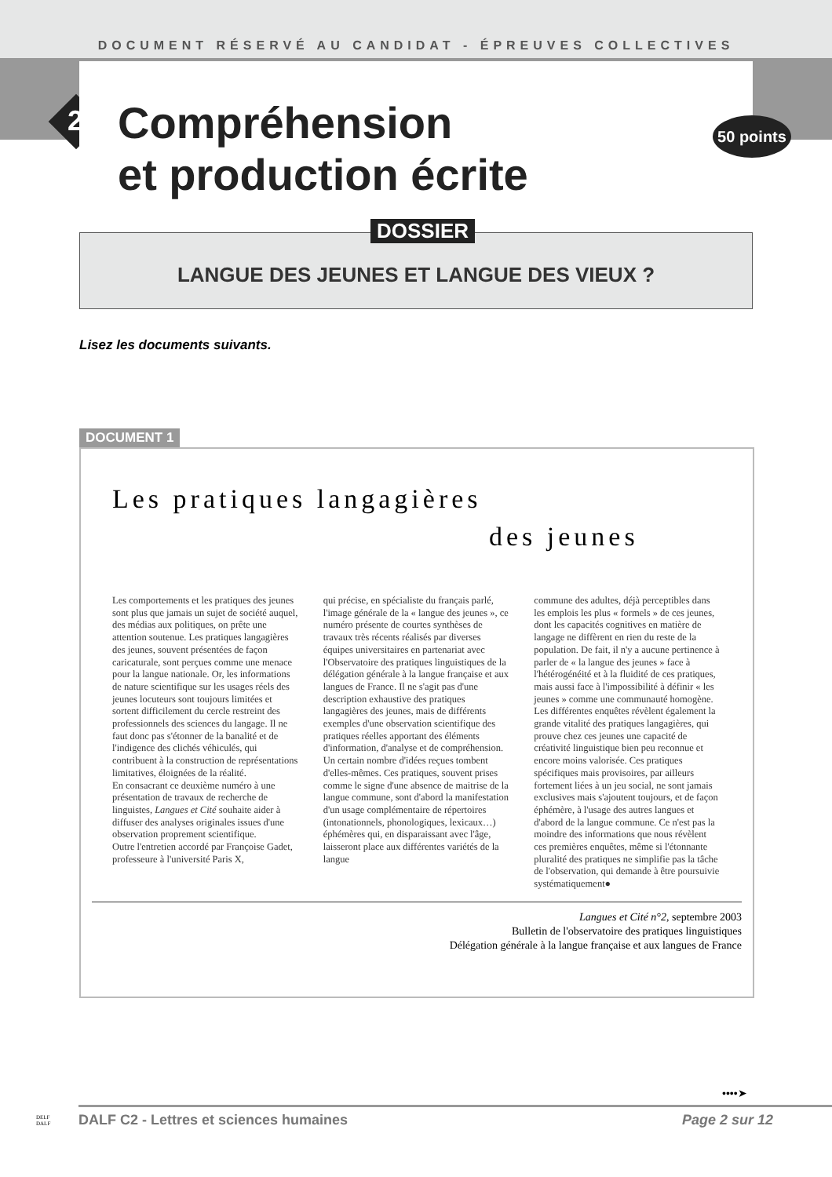DOCUMENT RÉSERVÉ AU CANDIDAT - ÉPREUVES COLLECTIVES
2
50 points
Compréhension
et production écrite
DOSSIER
LANGUE DES JEUNES ET LANGUE DES VIEUX ?
Lisez les documents suivants.
DOCUMENT 1
Les pratiques langagières
des jeunes
Les comportements et les pratiques des jeunes sont plus que jamais un sujet de société auquel, des médias aux politiques, on prête une attention soutenue. Les pratiques langagières des jeunes, souvent présentées de façon caricaturale, sont perçues comme une menace pour la langue nationale. Or, les informations de nature scientifique sur les usages réels des jeunes locuteurs sont toujours limitées et sortent difficilement du cercle restreint des professionnels des sciences du langage. Il ne faut donc pas s'étonner de la banalité et de l'indigence des clichés véhiculés, qui contribuent à la construction de représentations limitatives, éloignées de la réalité.
En consacrant ce deuxième numéro à une présentation de travaux de recherche de linguistes, Langues et Cité souhaite aider à diffuser des analyses originales issues d'une observation proprement scientifique.
Outre l'entretien accordé par Françoise Gadet, professeure à l'université Paris X,
qui précise, en spécialiste du français parlé, l'image générale de la « langue des jeunes », ce numéro présente de courtes synthèses de travaux très récents réalisés par diverses équipes universitaires en partenariat avec l'Observatoire des pratiques linguistiques de la délégation générale à la langue française et aux langues de France. Il ne s'agit pas d'une description exhaustive des pratiques langagières des jeunes, mais de différents exemples d'une observation scientifique des pratiques réelles apportant des éléments d'information, d'analyse et de compréhension.
Un certain nombre d'idées reçues tombent d'elles-mêmes. Ces pratiques, souvent prises comme le signe d'une absence de maitrise de la langue commune, sont d'abord la manifestation d'un usage complémentaire de répertoires (intonationnels, phonologiques, lexicaux…) éphémères qui, en disparaissant avec l'âge, laisseront place aux différentes variétés de la langue
commune des adultes, déjà perceptibles dans les emplois les plus « formels » de ces jeunes, dont les capacités cognitives en matière de langage ne diffèrent en rien du reste de la population. De fait, il n'y a aucune pertinence à parler de « la langue des jeunes » face à l'hétérogénéité et à la fluidité de ces pratiques, mais aussi face à l'impossibilité à définir « les jeunes » comme une communauté homogène. Les différentes enquêtes révèlent également la grande vitalité des pratiques langagières, qui prouve chez ces jeunes une capacité de créativité linguistique bien peu reconnue et encore moins valorisée. Ces pratiques spécifiques mais provisoires, par ailleurs fortement liées à un jeu social, ne sont jamais exclusives mais s'ajoutent toujours, et de façon éphémère, à l'usage des autres langues et d'abord de la langue commune. Ce n'est pas la moindre des informations que nous révèlent ces premières enquêtes, même si l'étonnante pluralité des pratiques ne simplifie pas la tâche de l'observation, qui demande à être poursuivie systématiquement●
Langues et Cité n°2, septembre 2003
Bulletin de l'observatoire des pratiques linguistiques
Délégation générale à la langue française et aux langues de France
••••➤
DELF
DALF
DALF C2 - Lettres et sciences humaines Page 2 sur 12